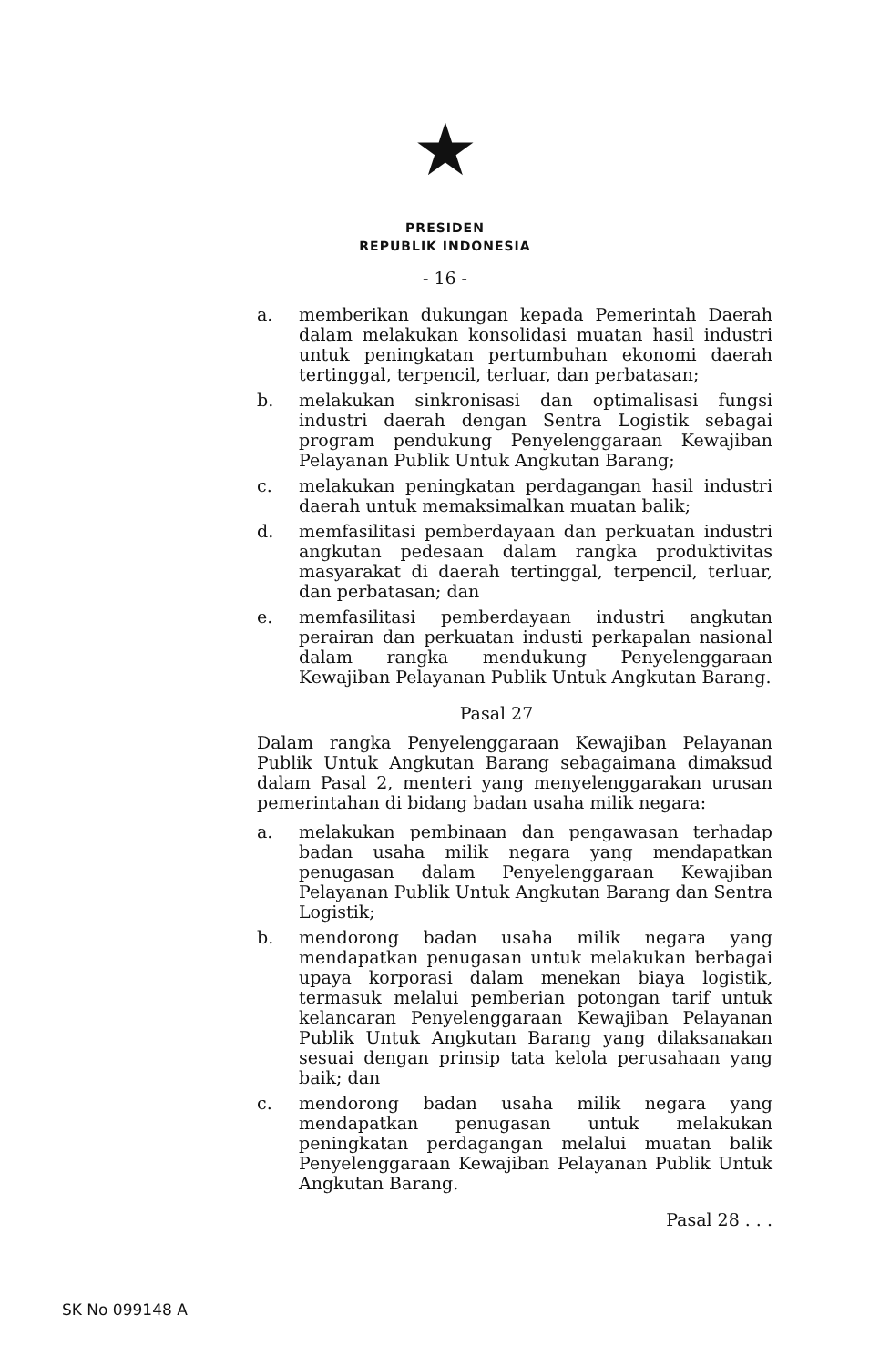★
PRESIDEN
REPUBLIK INDONESIA
- 16 -
a. memberikan dukungan kepada Pemerintah Daerah dalam melakukan konsolidasi muatan hasil industri untuk peningkatan pertumbuhan ekonomi daerah tertinggal, terpencil, terluar, dan perbatasan;
b. melakukan sinkronisasi dan optimalisasi fungsi industri daerah dengan Sentra Logistik sebagai program pendukung Penyelenggaraan Kewajiban Pelayanan Publik Untuk Angkutan Barang;
c. melakukan peningkatan perdagangan hasil industri daerah untuk memaksimalkan muatan balik;
d. memfasilitasi pemberdayaan dan perkuatan industri angkutan pedesaan dalam rangka produktivitas masyarakat di daerah tertinggal, terpencil, terluar, dan perbatasan; dan
e. memfasilitasi pemberdayaan industri angkutan perairan dan perkuatan industi perkapalan nasional dalam rangka mendukung Penyelenggaraan Kewajiban Pelayanan Publik Untuk Angkutan Barang.
Pasal 27
Dalam rangka Penyelenggaraan Kewajiban Pelayanan Publik Untuk Angkutan Barang sebagaimana dimaksud dalam Pasal 2, menteri yang menyelenggarakan urusan pemerintahan di bidang badan usaha milik negara:
a. melakukan pembinaan dan pengawasan terhadap badan usaha milik negara yang mendapatkan penugasan dalam Penyelenggaraan Kewajiban Pelayanan Publik Untuk Angkutan Barang dan Sentra Logistik;
b. mendorong badan usaha milik negara yang mendapatkan penugasan untuk melakukan berbagai upaya korporasi dalam menekan biaya logistik, termasuk melalui pemberian potongan tarif untuk kelancaran Penyelenggaraan Kewajiban Pelayanan Publik Untuk Angkutan Barang yang dilaksanakan sesuai dengan prinsip tata kelola perusahaan yang baik; dan
c. mendorong badan usaha milik negara yang mendapatkan penugasan untuk melakukan peningkatan perdagangan melalui muatan balik Penyelenggaraan Kewajiban Pelayanan Publik Untuk Angkutan Barang.
Pasal 28 . . .
SK No 099148 A